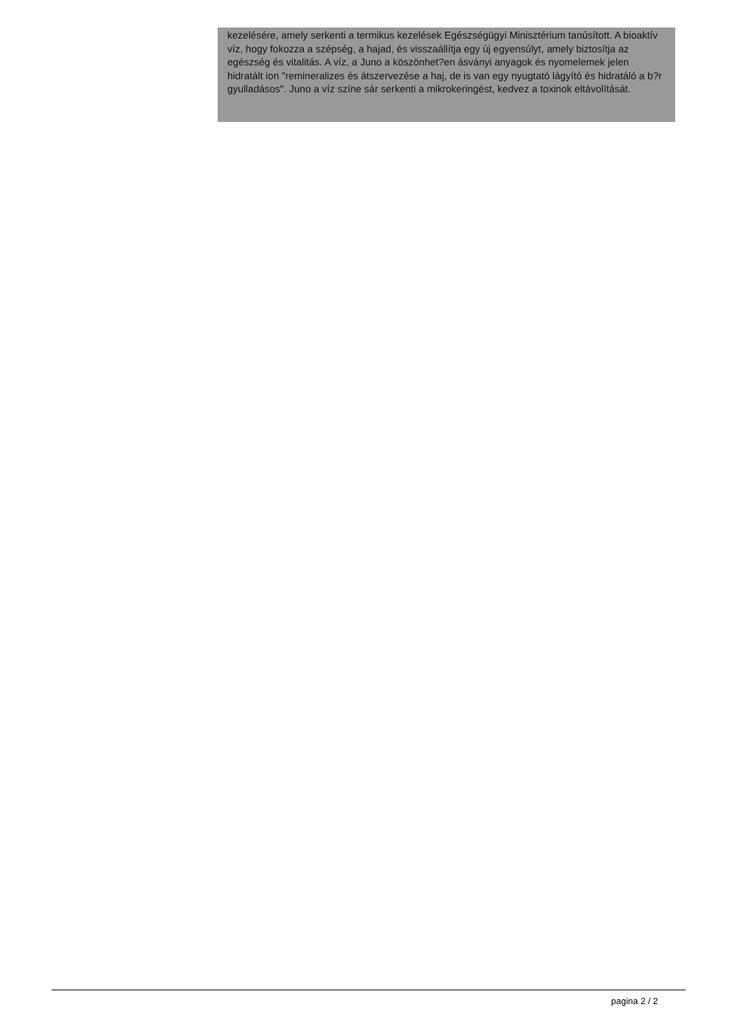kezelésére, amely serkenti a termikus kezelések Egészségügyi Minisztérium tanúsított. A bioaktív víz, hogy fokozza a szépség, a hajad, és visszaállítja egy új egyensúlyt, amely biztosítja az egészség és vitalitás. A víz, a Juno a köszönhet?en ásványi anyagok és nyomelemek jelen hidratált ion "remineralizes és átszervezése a haj, de is van egy nyugtató lágyító és hidratáló a b?r gyulladásos". Juno a víz színe sár serkenti a mikrokeringést, kedvez a toxinok eltávolítását.
pagina 2 / 2